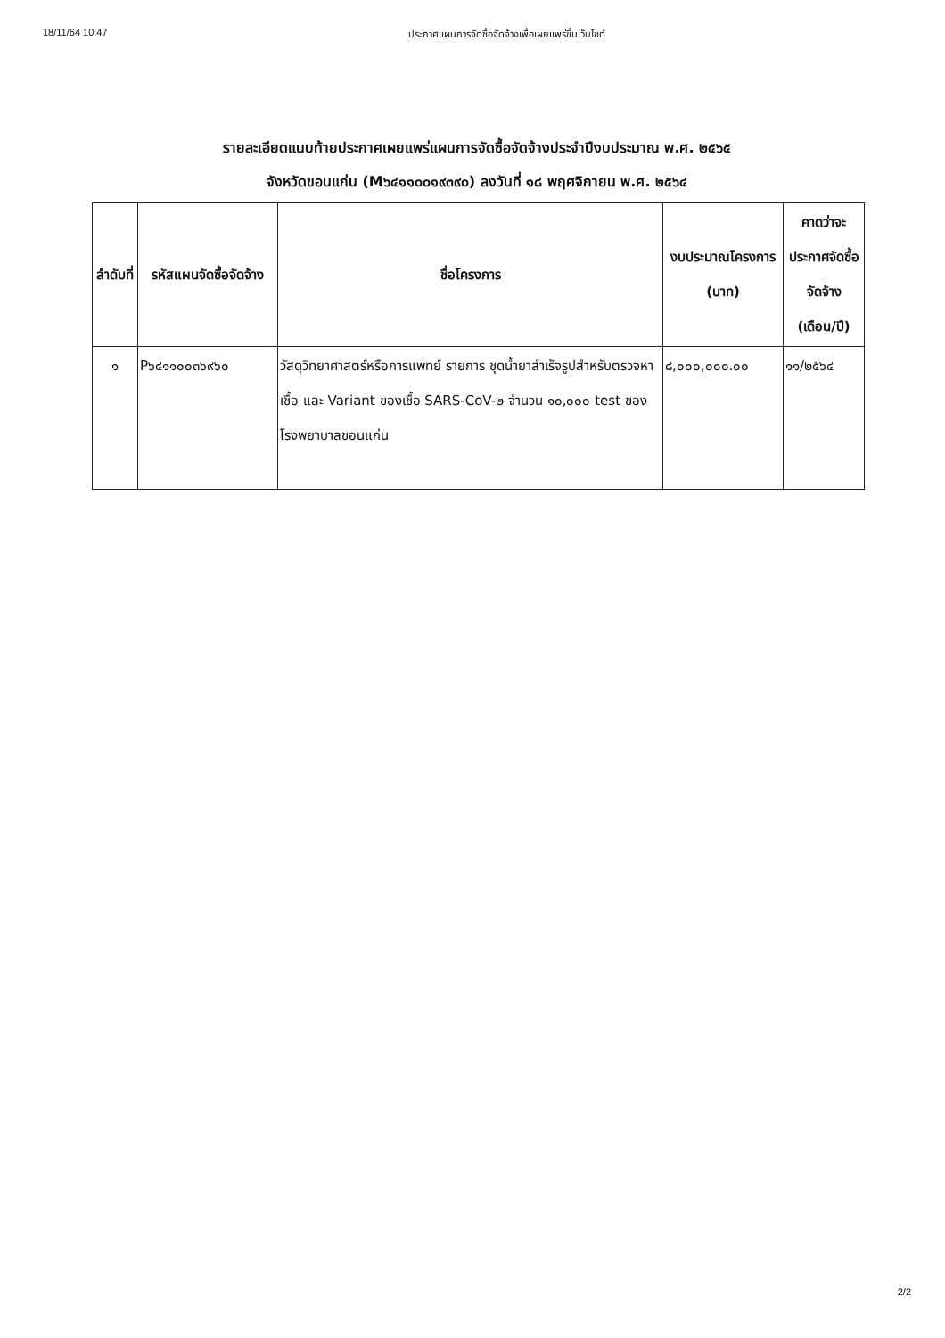18/11/64 10:47 ประกาศแผนการจัดซื้อจัดจ้างเพื่อเผยแพร่ขึ้นเว็บไซต์
รายละเอียดแนบท้ายประกาศเผยแพร่แผนการจัดซื้อจัดจ้างประจำปีงบประมาณ พ.ศ. ๒๕๖๕
จังหวัดขอนแก่น (M๖๔๑๑๐๐๑๙๓๙๐) ลงวันที่ ๑๘ พฤศจิกายน พ.ศ. ๒๕๖๔
| ลำดับที่ | รหัสแผนจัดซื้อจัดจ้าง | ชื่อโครงการ | งบประมาณโครงการ (บาท) | คาดว่าจะประกาศจัดซื้อจัดจ้าง (เดือน/ปี) |
| --- | --- | --- | --- | --- |
| ๑ | P๖๔๑๑๐๐๓๖๙๖๐ | วัสดุวิทยาศาสตร์หรือการแพทย์ รายการ ชุดน้ำยาสำเร็จรูปสำหรับตรวจหาเชื้อ และ Variant ของเชื้อ SARS-CoV-๒ จำนวน ๑๐,๐๐๐ test ของโรงพยาบาลขอนแก่น | ๘,๐๐๐,๐๐๐.๐๐ | ๑๑/๒๕๖๔ |
2/2